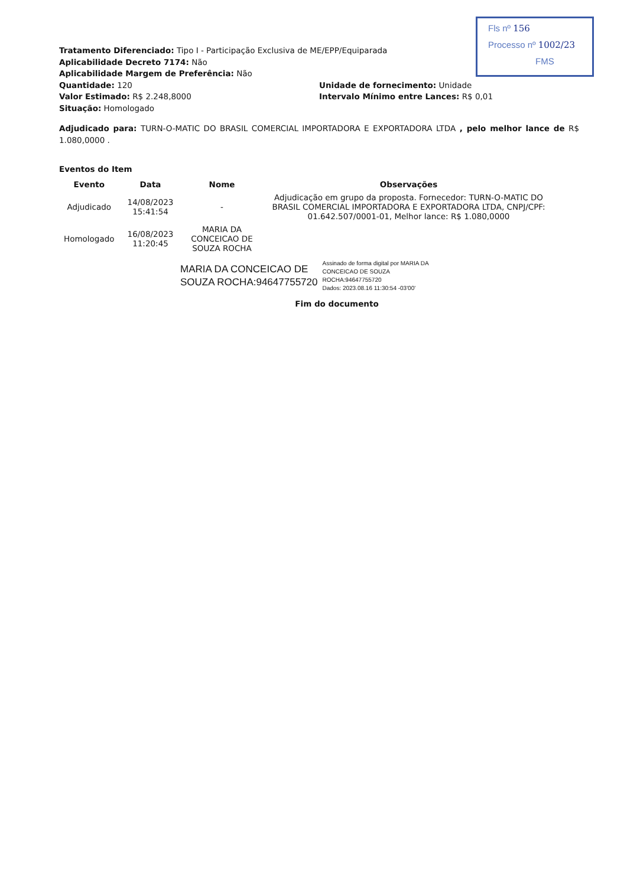Fls nº 156
Processo nº 1002/23
FMS
Tratamento Diferenciado: Tipo I - Participação Exclusiva de ME/EPP/Equiparada
Aplicabilidade Decreto 7174: Não
Aplicabilidade Margem de Preferência: Não
Quantidade: 120
Valor Estimado: R$ 2.248,8000
Situação: Homologado
Unidade de fornecimento: Unidade
Intervalo Mínimo entre Lances: R$ 0,01
Adjudicado para: TURN-O-MATIC DO BRASIL COMERCIAL IMPORTADORA E EXPORTADORA LTDA , pelo melhor lance de R$ 1.080,0000 .
Eventos do Item
| Evento | Data | Nome | Observações |
| --- | --- | --- | --- |
| Adjudicado | 14/08/2023 15:41:54 | - | Adjudicação em grupo da proposta. Fornecedor: TURN-O-MATIC DO BRASIL COMERCIAL IMPORTADORA E EXPORTADORA LTDA, CNPJ/CPF: 01.642.507/0001-01, Melhor lance: R$ 1.080,0000 |
| Homologado | 16/08/2023 11:20:45 | MARIA DA CONCEICAO DE SOUZA ROCHA | |
MARIA DA CONCEICAO DE
SOUZA ROCHA:94647755720
Assinado de forma digital por MARIA DA
CONCEICAO DE SOUZA
ROCHA:94647755720
Dados: 2023.08.16 11:30:54 -03'00'
Fim do documento